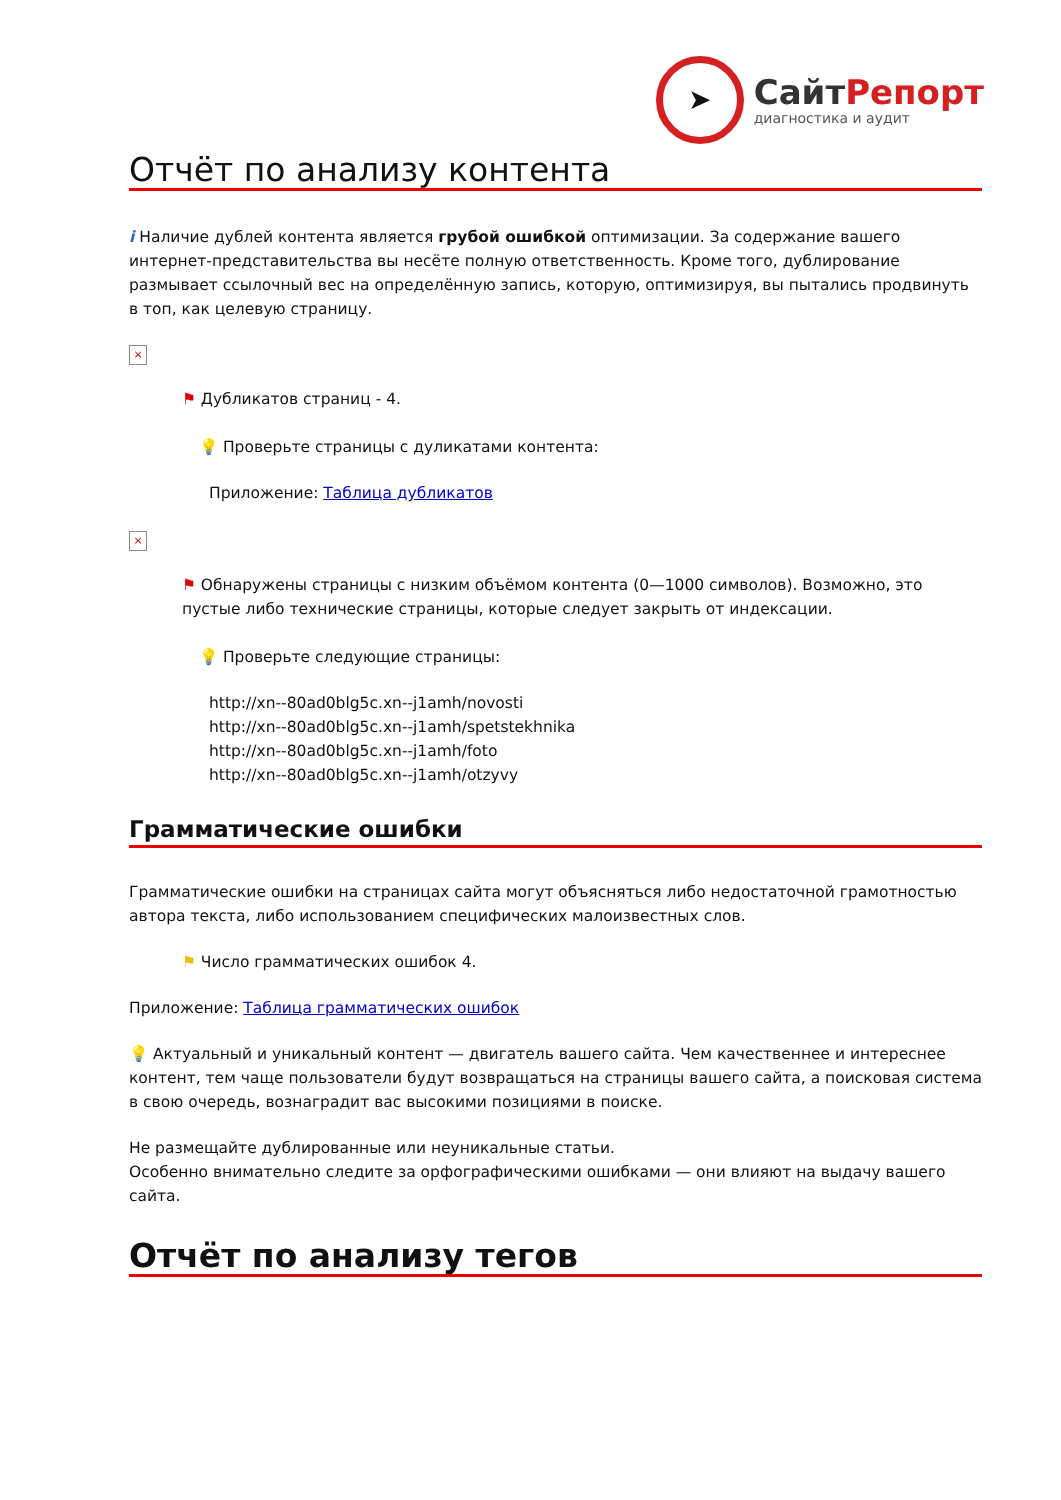➤
СайтРепорт
диагностика и аудит
Отчёт по анализу контента
i Наличие дублей контента является грубой ошибкой оптимизации. За содержание вашего интернет-представительства вы несёте полную ответственность. Кроме того, дублирование размывает ссылочный вес на определённую запись, которую, оптимизируя, вы пытались продвинуть в топ, как целевую страницу.
×
⚑ Дубликатов страниц - 4.
💡 Проверьте страницы с дуликатами контента:
Приложение: Таблица дубликатов
×
⚑ Обнаружены страницы с низким объёмом контента (0—1000 символов). Возможно, это пустые либо технические страницы, которые следует закрыть от индексации.
💡 Проверьте следующие страницы:
http://xn--80ad0blg5c.xn--j1amh/novosti
http://xn--80ad0blg5c.xn--j1amh/spetstekhnika
http://xn--80ad0blg5c.xn--j1amh/foto
http://xn--80ad0blg5c.xn--j1amh/otzyvy
Грамматические ошибки
Грамматические ошибки на страницах сайта могут объясняться либо недостаточной грамотностью автора текста, либо использованием специфических малоизвестных слов.
⚑ Число грамматических ошибок 4.
Приложение: Таблица грамматических ошибок
💡 Актуальный и уникальный контент — двигатель вашего сайта. Чем качественнее и интереснее контент, тем чаще пользователи будут возвращаться на страницы вашего сайта, а поисковая система в свою очередь, вознаградит вас высокими позициями в поиске.
Не размещайте дублированные или неуникальные статьи.
Особенно внимательно следите за орфографическими ошибками — они влияют на выдачу вашего сайта.
Отчёт по анализу тегов